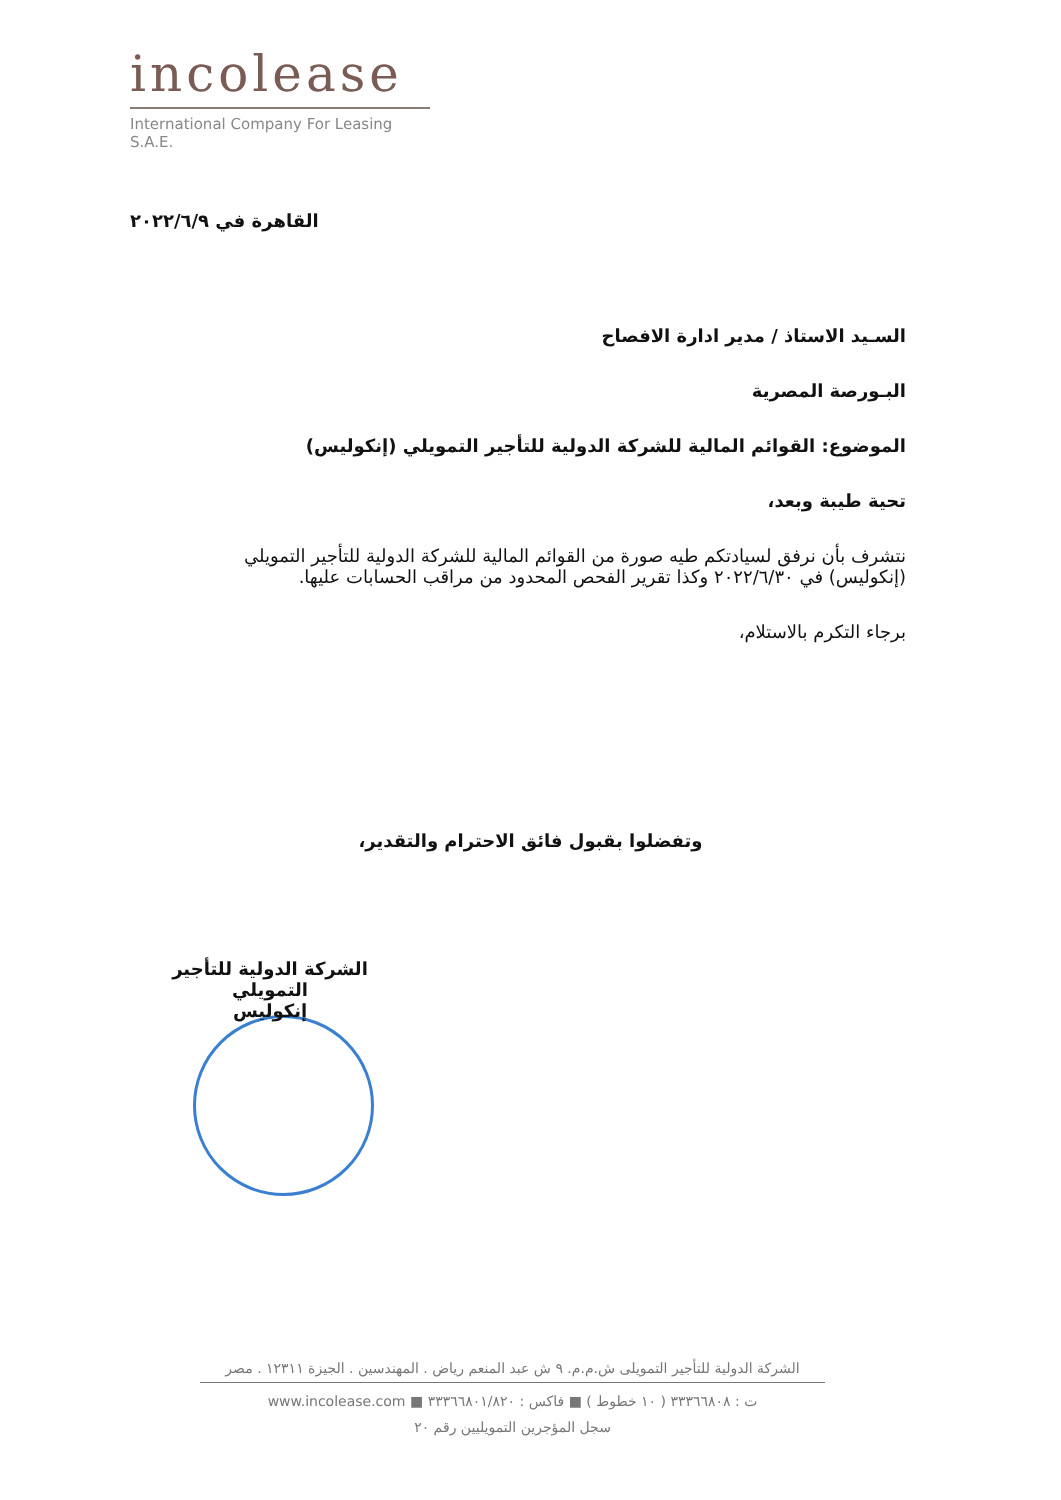incolease
International Company For Leasing S.A.E.
القاهرة في ٢٠٢٢/٦/٩
السـيد الاستاذ / مدير ادارة الافصاح
البـورصة المصرية
الموضوع: القوائم المالية للشركة الدولية للتأجير التمويلي (إنكوليس)
تحية طيبة وبعد،
نتشرف بأن نرفق لسيادتكم طيه صورة من القوائم المالية للشركة الدولية للتأجير التمويلي (إنكوليس) في ٢٠٢٢/٦/٣٠ وكذا تقرير الفحص المحدود من مراقب الحسابات عليها.
برجاء التكرم بالاستلام،
وتفضلوا بقبول فائق الاحترام والتقدير،
الشركة الدولية للتأجير التمويلي
إنكوليس
الشركة الدولية للتأجير التمويلى ش.م.م. ٩ ش عبد المنعم رياض . المهندسين . الجيزة ١٢٣١١ . مصر
ت : ٣٣٣٦٦٨٠٨ ( ١٠ خطوط ) ■ فاكس : ٣٣٣٦٦٨٠١/٨٢٠ ■ www.incolease.com
سجل المؤجرين التمويليين رقم ٢٠